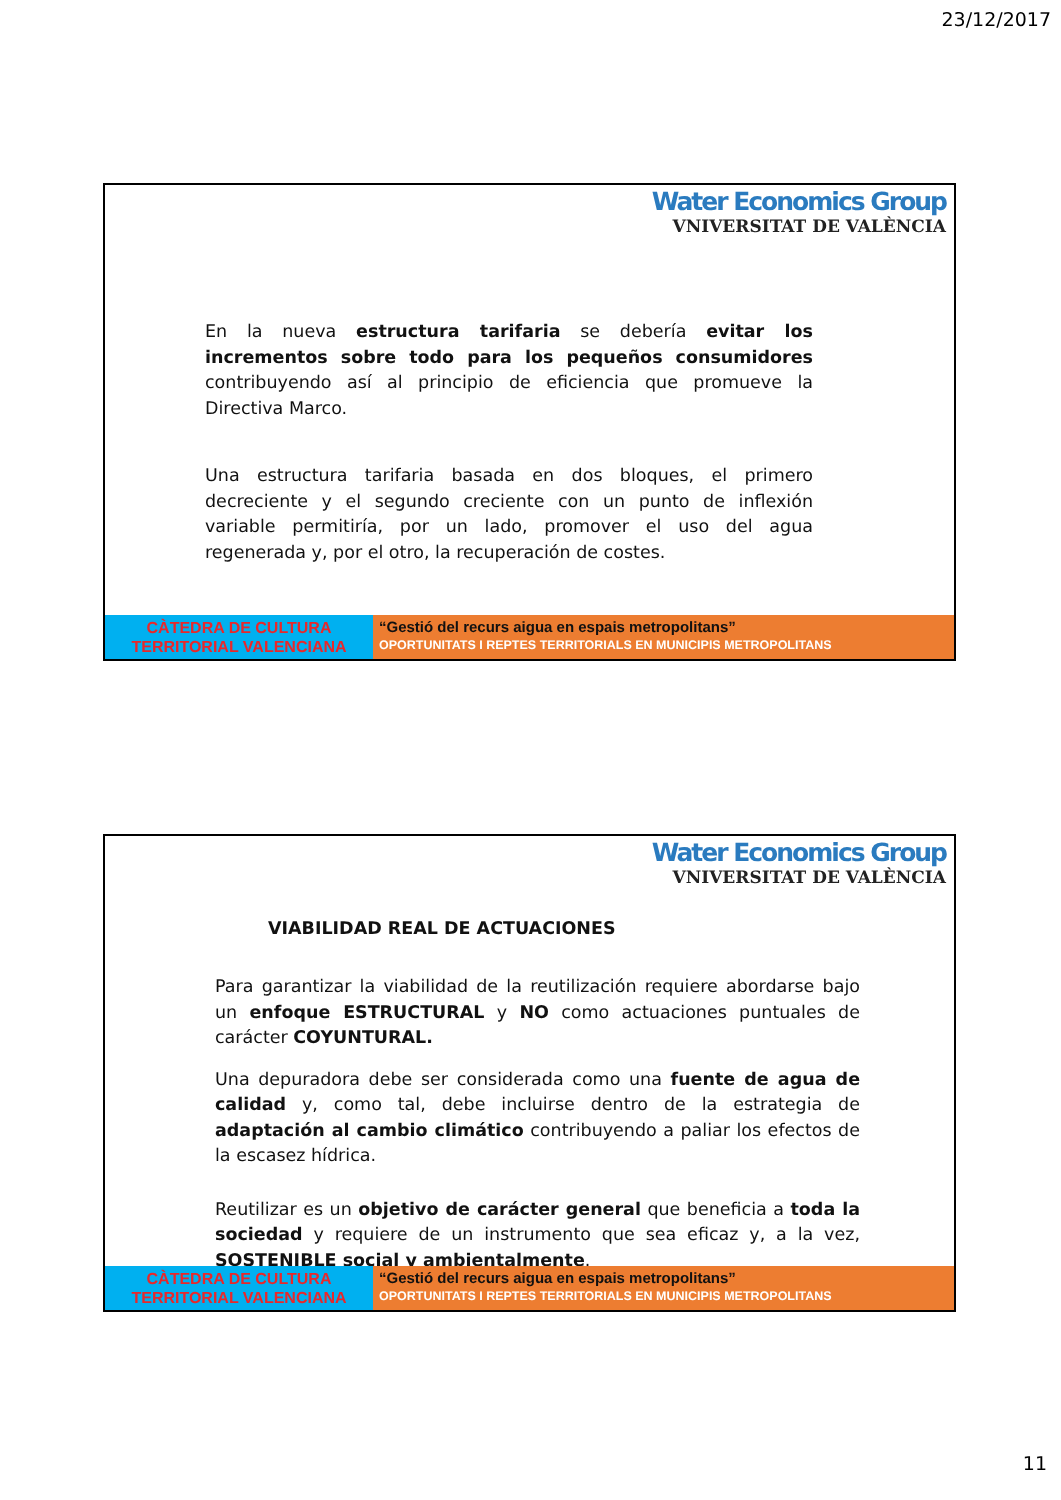23/12/2017
Water Economics Group
VNIVERSITAT DE VALÈNCIA
En la nueva estructura tarifaria se debería evitar los incrementos sobre todo para los pequeños consumidores contribuyendo así al principio de eficiencia que promueve la Directiva Marco.
Una estructura tarifaria basada en dos bloques, el primero decreciente y el segundo creciente con un punto de inflexión variable permitiría, por un lado, promover el uso del agua regenerada y, por el otro, la recuperación de costes.
CÀTEDRA DE CULTURA
TERRITORIAL VALENCIANA
“Gestió del recurs aigua en espais metropolitans”
OPORTUNITATS I REPTES TERRITORIALS EN MUNICIPIS METROPOLITANS
Water Economics Group
VNIVERSITAT DE VALÈNCIA
VIABILIDAD REAL DE ACTUACIONES
Para garantizar la viabilidad de la reutilización requiere abordarse bajo un enfoque ESTRUCTURAL y NO como actuaciones puntuales de carácter COYUNTURAL.
Una depuradora debe ser considerada como una fuente de agua de calidad y, como tal, debe incluirse dentro de la estrategia de adaptación al cambio climático contribuyendo a paliar los efectos de la escasez hídrica.
Reutilizar es un objetivo de carácter general que beneficia a toda la sociedad y requiere de un instrumento que sea eficaz y, a la vez, SOSTENIBLE social y ambientalmente.
CÀTEDRA DE CULTURA
TERRITORIAL VALENCIANA
“Gestió del recurs aigua en espais metropolitans”
OPORTUNITATS I REPTES TERRITORIALS EN MUNICIPIS METROPOLITANS
11